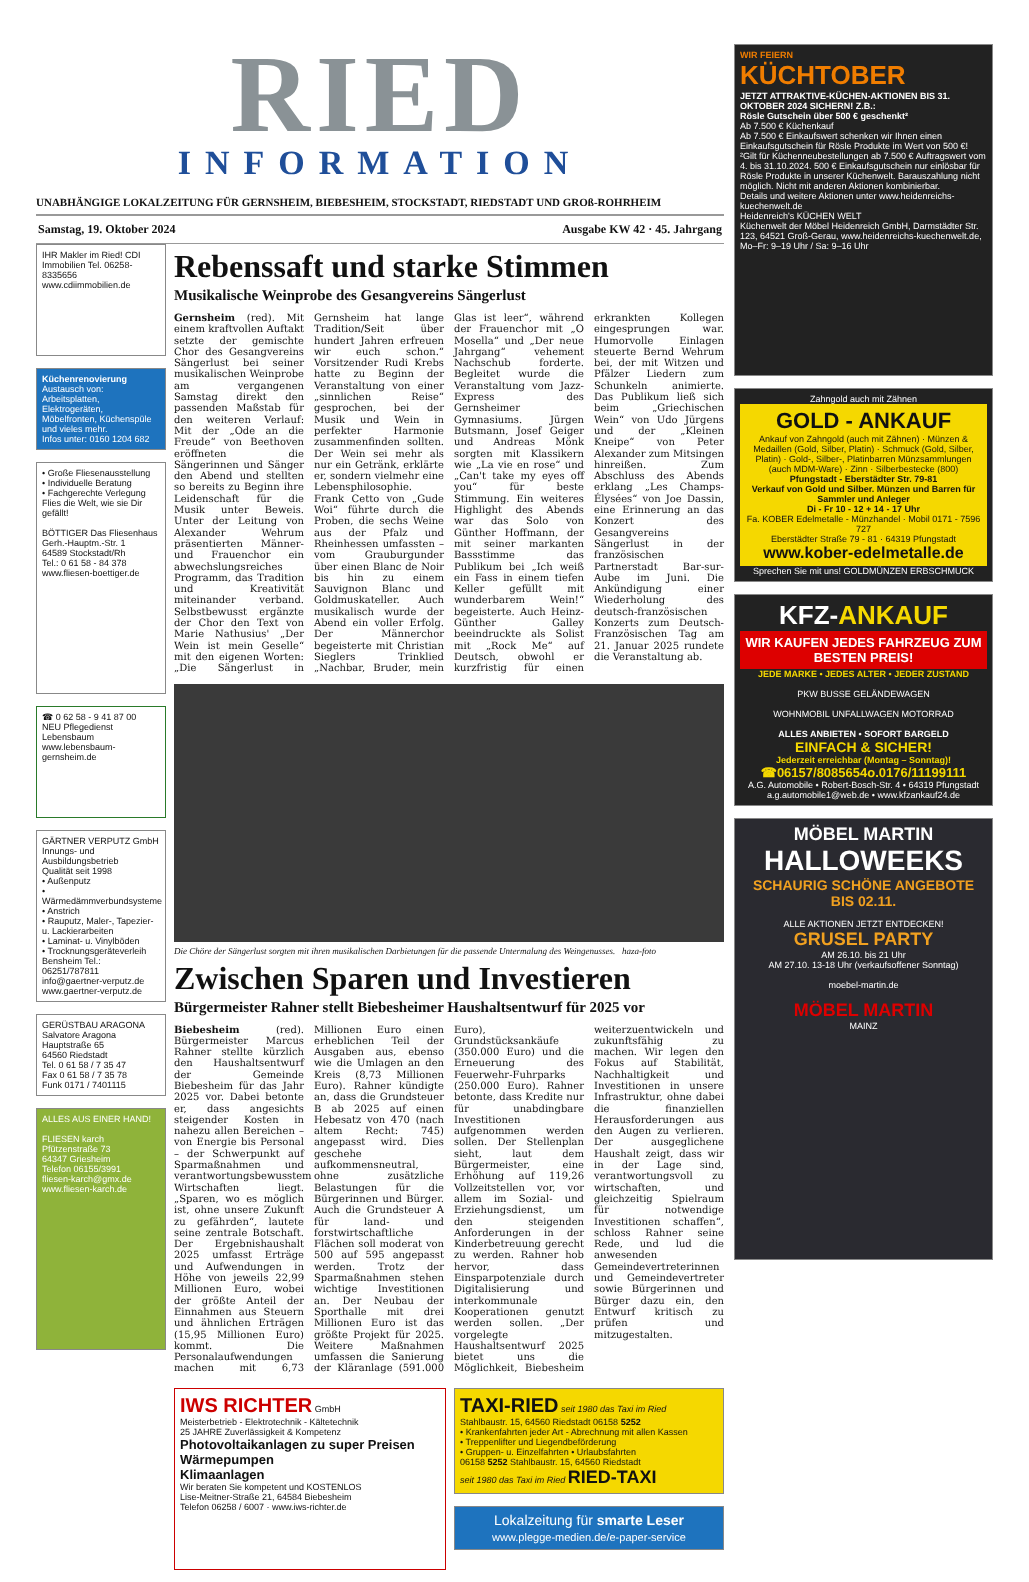RIED
INFORMATION
UNABHÄNGIGE LOKALZEITUNG FÜR GERNSHEIM, BIEBESHEIM, STOCKSTADT, RIEDSTADT UND GROß-ROHRHEIM
Samstag, 19. Oktober 2024 Ausgabe KW 42 · 45. Jahrgang
IHR Makler im Ried! CDI Immobilien Tel. 06258-8335656 www.cdiimmobilien.de
Küchenrenovierung
Austausch von: Arbeitsplatten, Elektrogeräten, Möbelfronten, Küchenspüle und vieles mehr.
Infos unter: 0160 1204 682
• Große Fliesenausstellung
• Individuelle Beratung
• Fachgerechte Verlegung
Flies die Welt, wie sie Dir gefällt!
BÖTTIGER Das Fliesenhaus
Gerh.-Hauptm.-Str. 1
64589 Stockstadt/Rh
Tel.: 0 61 58 - 84 378
www.fliesen-boettiger.de
☎ 0 62 58 - 9 41 87 00
NEU Pflegedienst Lebensbaum
www.lebensbaum-gernsheim.de
GÄRTNER VERPUTZ GmbH
Innungs- und Ausbildungsbetrieb
Qualität seit 1998
• Außenputz
• Wärmedämmverbundsysteme
• Anstrich
• Rauputz, Maler-, Tapezier- u. Lackierarbeiten
• Laminat- u. Vinylböden
• Trocknungsgeräteverleih
Bensheim Tel.: 06251/787811
info@gaertner-verputz.de
www.gaertner-verputz.de
GERÜSTBAU ARAGONA
Salvatore Aragona
Hauptstraße 65
64560 Riedstadt
Tel. 0 61 58 / 7 35 47
Fax 0 61 58 / 7 35 78
Funk 0171 / 7401115
ALLES AUS EINER HAND!
FLIESEN karch
Pfützenstraße 73
64347 Griesheim
Telefon 06155/3991
fliesen-karch@gmx.de
www.fliesen-karch.de
Rebenssaft und starke Stimmen
Musikalische Weinprobe des Gesangvereins Sängerlust
Gernsheim (red). Mit einem kraftvollen Auftakt setzte der gemischte Chor des Gesangvereins Sängerlust bei seiner musikalischen Weinprobe am vergangenen Samstag direkt den passenden Maßstab für den weiteren Verlauf: Mit der „Ode an die Freude“ von Beethoven eröffneten die Sängerinnen und Sänger den Abend und stellten so bereits zu Beginn ihre Leidenschaft für die Musik unter Beweis. Unter der Leitung von Alexander Wehrum präsentierten Männer- und Frauenchor ein abwechslungsreiches Programm, das Tradition und Kreativität miteinander verband. Selbstbewusst ergänzte der Chor den Text von Marie Nathusius' „Der Wein ist mein Geselle“ mit den eigenen Worten: „Die Sängerlust in Gernsheim hat lange Tradition/Seit über hundert Jahren erfreuen wir euch schon.“ Vorsitzender Rudi Krebs hatte zu Beginn der Veranstaltung von einer „sinnlichen Reise“ gesprochen, bei der Musik und Wein in perfekter Harmonie zusammenfinden sollten. Der Wein sei mehr als nur ein Getränk, erklärte er, sondern vielmehr eine Lebensphilosophie. Frank Cetto von „Gude Woi“ führte durch die Proben, die sechs Weine aus der Pfalz und Rheinhessen umfassten – vom Grauburgunder über einen Blanc de Noir bis hin zu einem Sauvignon Blanc und Goldmuskateller. Auch musikalisch wurde der Abend ein voller Erfolg. Der Männerchor begeisterte mit Christian Sieglers Trinklied „Nachbar, Bruder, mein Glas ist leer“, während der Frauenchor mit „O Mosella“ und „Der neue Jahrgang“ vehement Nachschub forderte. Begleitet wurde die Veranstaltung vom Jazz-Express des Gernsheimer Gymnasiums. Jürgen Butsmann, Josef Geiger und Andreas Mönk sorgten mit Klassikern wie „La vie en rose“ und „Can't take my eyes off you“ für beste Stimmung. Ein weiteres Highlight des Abends war das Solo von Günther Hoffmann, der mit seiner markanten Bassstimme das Publikum bei „Ich weiß ein Fass in einem tiefen Keller gefüllt mit wunderbarem Wein!“ begeisterte. Auch Heinz-Günther Galley beeindruckte als Solist mit „Rock Me“ auf Deutsch, obwohl er kurzfristig für einen erkrankten Kollegen eingesprungen war. Humorvolle Einlagen steuerte Bernd Wehrum bei, der mit Witzen und Pfälzer Liedern zum Schunkeln animierte. Das Publikum ließ sich beim „Griechischen Wein“ von Udo Jürgens und der „Kleinen Kneipe“ von Peter Alexander zum Mitsingen hinreißen. Zum Abschluss des Abends erklang „Les Champs-Élysées“ von Joe Dassin, eine Erinnerung an das Konzert des Gesangvereins Sängerlust in der französischen Partnerstadt Bar-sur-Aube im Juni. Die Ankündigung einer Wiederholung des deutsch-französischen Konzerts zum Deutsch-Französischen Tag am 21. Januar 2025 rundete die Veranstaltung ab.
Die Chöre der Sängerlust sorgten mit ihren musikalischen Darbietungen für die passende Untermalung des Weingenusses. haza-foto
Zwischen Sparen und Investieren
Bürgermeister Rahner stellt Biebesheimer Haushaltsentwurf für 2025 vor
Biebesheim (red). Bürgermeister Marcus Rahner stellte kürzlich den Haushaltsentwurf der Gemeinde Biebesheim für das Jahr 2025 vor. Dabei betonte er, dass angesichts steigender Kosten in nahezu allen Bereichen – von Energie bis Personal – der Schwerpunkt auf Sparmaßnahmen und verantwortungsbewusstem Wirtschaften liegt. „Sparen, wo es möglich ist, ohne unsere Zukunft zu gefährden“, lautete seine zentrale Botschaft. Der Ergebnishaushalt 2025 umfasst Erträge und Aufwendungen in Höhe von jeweils 22,99 Millionen Euro, wobei der größte Anteil der Einnahmen aus Steuern und ähnlichen Erträgen (15,95 Millionen Euro) kommt. Die Personalaufwendungen machen mit 6,73 Millionen Euro einen erheblichen Teil der Ausgaben aus, ebenso wie die Umlagen an den Kreis (8,73 Millionen Euro). Rahner kündigte an, dass die Grundsteuer B ab 2025 auf einen Hebesatz von 470 (nach altem Recht: 745) angepasst wird. Dies geschehe aufkommensneutral, ohne zusätzliche Belastungen für die Bürgerinnen und Bürger. Auch die Grundsteuer A für land- und forstwirtschaftliche Flächen soll moderat von 500 auf 595 angepasst werden. Trotz der Sparmaßnahmen stehen wichtige Investitionen an. Der Neubau der Sporthalle mit drei Millionen Euro ist das größte Projekt für 2025. Weitere Maßnahmen umfassen die Sanierung der Kläranlage (591.000 Euro), Grundstücksankäufe (350.000 Euro) und die Erneuerung des Feuerwehr-Fuhrparks (250.000 Euro). Rahner betonte, dass Kredite nur für unabdingbare Investitionen aufgenommen werden sollen. Der Stellenplan sieht, laut dem Bürgermeister, eine Erhöhung auf 119,26 Vollzeitstellen vor, vor allem im Sozial- und Erziehungsdienst, um den steigenden Anforderungen in der Kinderbetreuung gerecht zu werden. Rahner hob hervor, dass Einsparpotenziale durch Digitalisierung und interkommunale Kooperationen genutzt werden sollen. „Der vorgelegte Haushaltsentwurf 2025 bietet uns die Möglichkeit, Biebesheim weiterzuentwickeln und zukunftsfähig zu machen. Wir legen den Fokus auf Stabilität, Nachhaltigkeit und Investitionen in unsere Infrastruktur, ohne dabei die finanziellen Herausforderungen aus den Augen zu verlieren. Der ausgeglichene Haushalt zeigt, dass wir in der Lage sind, verantwortungsvoll zu wirtschaften, und gleichzeitig Spielraum für notwendige Investitionen schaffen“, schloss Rahner seine Rede, und lud die anwesenden Gemeindevertreterinnen und Gemeindevertreter sowie Bürgerinnen und Bürger dazu ein, den Entwurf kritisch zu prüfen und mitzugestalten.
IWS RICHTER GmbH
Meisterbetrieb - Elektrotechnik - Kältetechnik
25 JAHRE Zuverlässigkeit & Kompetenz
Photovoltaikanlagen zu super Preisen
Wärmepumpen
Klimaanlagen
Wir beraten Sie kompetent und KOSTENLOS
Lise-Meitner-Straße 21, 64584 Biebesheim
Telefon 06258 / 6007 · www.iws-richter.de
TAXI-RIED seit 1980 das Taxi im Ried
Stahlbaustr. 15, 64560 Riedstadt 06158 5252
• Krankenfahrten jeder Art - Abrechnung mit allen Kassen
• Treppenlifter und Liegendbeförderung
• Gruppen- u. Einzelfahrten • Urlaubsfahrten
06158 5252 Stahlbaustr. 15, 64560 Riedstadt
seit 1980 das Taxi im Ried RIED-TAXI
Lokalzeitung für smarte Leser
www.plegge-medien.de/e-paper-service
WIR FEIERN
KÜCHTOBER
JETZT ATTRAKTIVE-KÜCHEN-AKTIONEN BIS 31. OKTOBER 2024 SICHERN! Z.B.:
Rösle Gutschein über 500 € geschenkt²
Ab 7.500 € Küchenkauf
Ab 7.500 € Einkaufswert schenken wir Ihnen einen Einkaufsgutschein für Rösle Produkte im Wert von 500 €!
²Gilt für Küchenneubestellungen ab 7.500 € Auftragswert vom 4. bis 31.10.2024. 500 € Einkaufsgutschein nur einlösbar für Rösle Produkte in unserer Küchenwelt. Barauszahlung nicht möglich. Nicht mit anderen Aktionen kombinierbar.
Details und weitere Aktionen unter www.heidenreichs-kuechenwelt.de
Heidenreich's KÜCHEN WELT
Küchenwelt der Möbel Heidenreich GmbH, Darmstädter Str. 123, 64521 Groß-Gerau, www.heidenreichs-kuechenwelt.de, Mo–Fr: 9–19 Uhr / Sa: 9–16 Uhr
Zahngold auch mit Zähnen
GOLD - ANKAUF
Ankauf von Zahngold (auch mit Zähnen) · Münzen & Medaillen (Gold, Silber, Platin) · Schmuck (Gold, Silber, Platin) · Gold-, Silber-, Platinbarren Münzsammlungen (auch MDM-Ware) · Zinn · Silberbestecke (800)
Pfungstadt - Eberstädter Str. 79-81
Verkauf von Gold und Silber. Münzen und Barren für Sammler und Anleger
Di - Fr 10 - 12 + 14 - 17 Uhr
Fa. KOBER Edelmetalle - Münzhandel · Mobil 0171 - 7596 727
Eberstädter Straße 79 - 81 · 64319 Pfungstadt
www.kober-edelmetalle.de
Sprechen Sie mit uns! GOLDMÜNZEN ERBSCHMUCK
KFZ-ANKAUF
WIR KAUFEN JEDES FAHRZEUG ZUM BESTEN PREIS!
JEDE MARKE • JEDES ALTER • JEDER ZUSTAND
PKW BUSSE GELÄNDEWAGEN
WOHNMOBIL UNFALLWAGEN MOTORRAD
ALLES ANBIETEN • SOFORT BARGELD
EINFACH & SICHER!
Jederzeit erreichbar (Montag – Sonntag)!
☎06157/8085654o.0176/11199111
A.G. Automobile • Robert-Bosch-Str. 4 • 64319 Pfungstadt
a.g.automobile1@web.de • www.kfzankauf24.de
MÖBEL MARTIN
HALLOWEEKS
SCHAURIG SCHÖNE ANGEBOTE BIS 02.11.
ALLE AKTIONEN JETZT ENTDECKEN!
GRUSEL PARTY
AM 26.10. bis 21 Uhr
AM 27.10. 13-18 Uhr (verkaufsoffener Sonntag)
moebel-martin.de
MÖBEL MARTIN
MAINZ